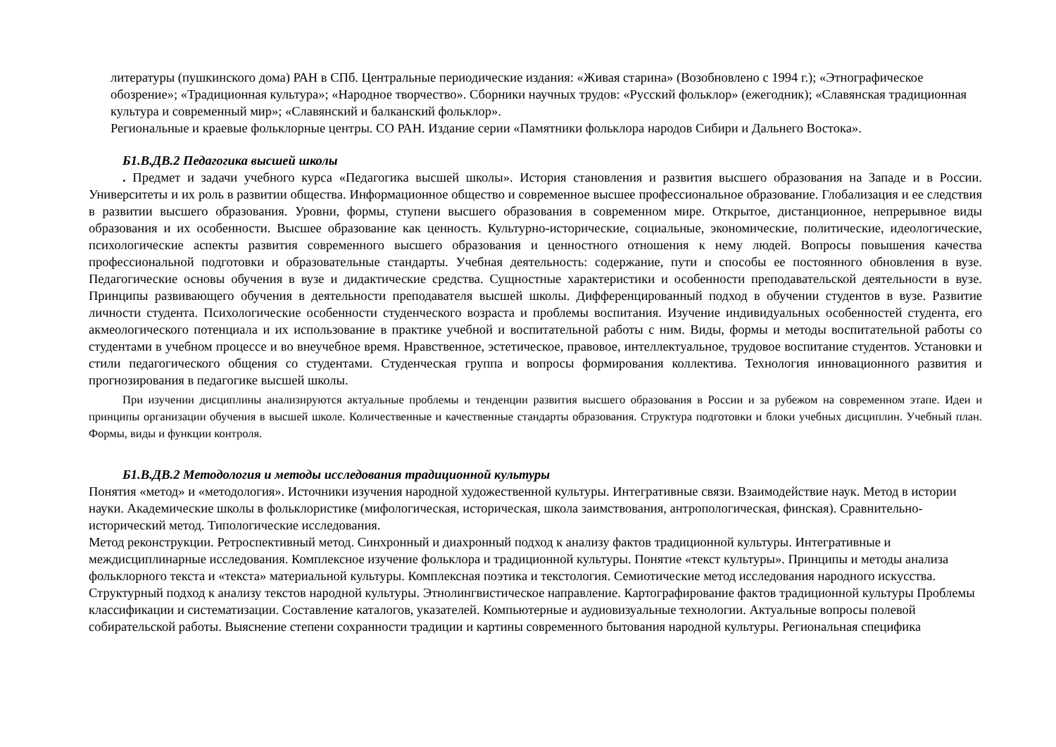литературы (пушкинского дома) РАН в СПб. Центральные периодические издания: «Живая старина» (Возобновлено с 1994 г.); «Этнографическое обозрение»; «Традиционная культура»; «Народное творчество». Сборники научных трудов: «Русский фольклор» (ежегодник); «Славянская традиционная культура и современный мир»; «Славянский и балканский фольклор».
Региональные и краевые фольклорные центры. СО РАН. Издание серии «Памятники фольклора народов Сибири и Дальнего Востока».
Б1.В.ДВ.2 Педагогика высшей школы
. Предмет и задачи учебного курса «Педагогика высшей школы». История становления и развития высшего образования на Западе и в России. Университеты и их роль в развитии общества. Информационное общество и современное высшее профессиональное образование. Глобализация и ее следствия в развитии высшего образования. Уровни, формы, ступени высшего образования в современном мире. Открытое, дистанционное, непрерывное виды образования и их особенности. Высшее образование как ценность. Культурно-исторические, социальные, экономические, политические, идеологические, психологические аспекты развития современного высшего образования и ценностного отношения к нему людей. Вопросы повышения качества профессиональной подготовки и образовательные стандарты. Учебная деятельность: содержание, пути и способы ее постоянного обновления в вузе. Педагогические основы обучения в вузе и дидактические средства. Сущностные характеристики и особенности преподавательской деятельности в вузе. Принципы развивающего обучения в деятельности преподавателя высшей школы. Дифференцированный подход в обучении студентов в вузе. Развитие личности студента. Психологические особенности студенческого возраста и проблемы воспитания. Изучение индивидуальных особенностей студента, его акмеологического потенциала и их использование в практике учебной и воспитательной работы с ним. Виды, формы и методы воспитательной работы со студентами в учебном процессе и во внеучебное время. Нравственное, эстетическое, правовое, интеллектуальное, трудовое воспитание студентов. Установки и стили педагогического общения со студентами. Студенческая группа и вопросы формирования коллектива. Технология инновационного развития и прогнозирования в педагогике высшей школы.
При изучении дисциплины анализируются актуальные проблемы и тенденции развития высшего образования в России и за рубежом на современном этапе. Идеи и принципы организации обучения в высшей школе. Количественные и качественные стандарты образования. Структура подготовки и блоки учебных дисциплин. Учебный план. Формы, виды и функции контроля.
Б1.В.ДВ.2 Методология и методы исследования традиционной культуры
Понятия «метод» и «методология». Источники изучения народной художественной культуры. Интегративные связи. Взаимодействие наук. Метод в истории науки. Академические школы в фольклористике (мифологическая, историческая, школа заимствования, антропологическая, финская). Сравнительно-исторический метод. Типологические исследования.
Метод реконструкции. Ретроспективный метод. Синхронный и диахронный подход к анализу фактов традиционной культуры. Интегративные и междисциплинарные исследования. Комплексное изучение фольклора и традиционной культуры. Понятие «текст культуры». Принципы и методы анализа фольклорного текста и «текста» материальной культуры. Комплексная поэтика и текстология. Семиотические метод исследования народного искусства. Структурный подход к анализу текстов народной культуры. Этнолингвистическое направление. Картографирование фактов традиционной культуры Проблемы классификации и систематизации. Составление каталогов, указателей. Компьютерные и аудиовизуальные технологии. Актуальные вопросы полевой собирательской работы. Выяснение степени сохранности традиции и картины современного бытования народной культуры. Региональная специфика